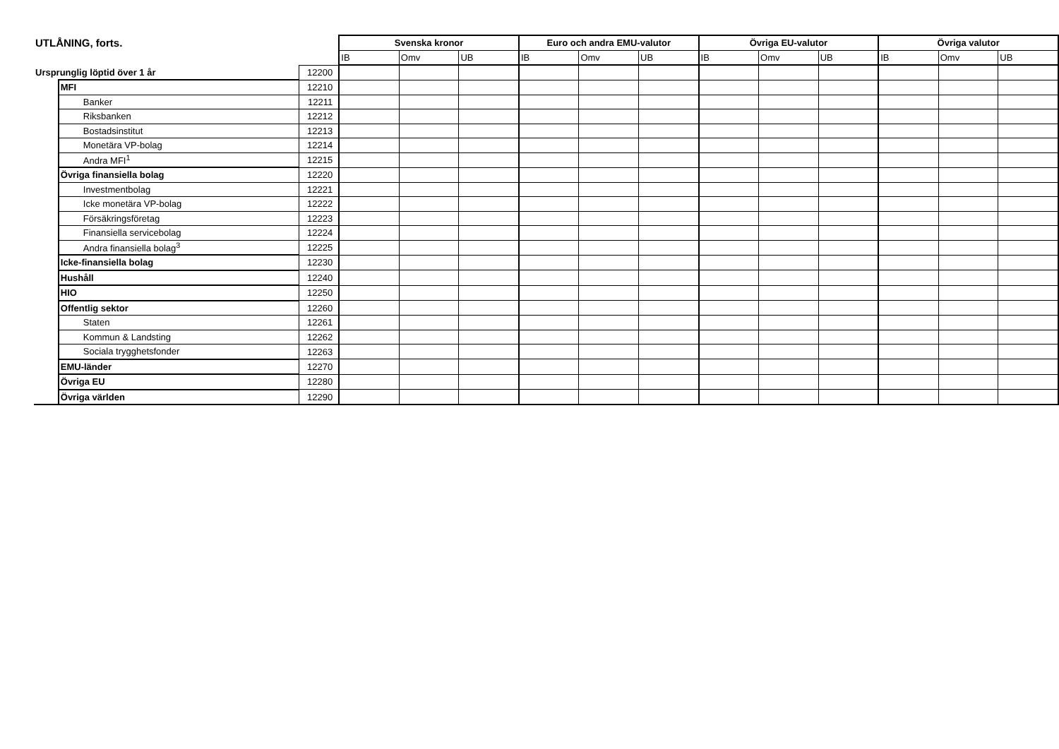| UTLÅNING, forts. | | | Svenska kronor | | | Euro och andra EMU-valutor | | | Övriga EU-valutor | | | Övriga valutor | | |
| | | | IB | Omv | UB | IB | Omv | UB | IB | Omv | UB | IB | Omv | UB |
| Ursprunglig löptid över 1 år | | 12200 | | | | | | | | | | | | |
| | MFI | 12210 | | | | | | | | | | | | |
| | Banker | 12211 | | | | | | | | | | | | |
| | Riksbanken | 12212 | | | | | | | | | | | | |
| | Bostadsinstitut | 12213 | | | | | | | | | | | | |
| | Monetära VP-bolag | 12214 | | | | | | | | | | | | |
| | Andra MFI<sup>1</sup> | 12215 | | | | | | | | | | | | |
| | Övriga finansiella bolag | 12220 | | | | | | | | | | | | |
| | Investmentbolag | 12221 | | | | | | | | | | | | |
| | Icke monetära VP-bolag | 12222 | | | | | | | | | | | | |
| | Försäkringsföretag | 12223 | | | | | | | | | | | | |
| | Finansiella servicebolag | 12224 | | | | | | | | | | | | |
| | Andra finansiella bolag<sup>3</sup> | 12225 | | | | | | | | | | | | |
| | Icke-finansiella bolag | 12230 | | | | | | | | | | | | |
| | Hushåll | 12240 | | | | | | | | | | | | |
| | HIO | 12250 | | | | | | | | | | | | |
| | Offentlig sektor | 12260 | | | | | | | | | | | | |
| | Staten | 12261 | | | | | | | | | | | | |
| | Kommun & Landsting | 12262 | | | | | | | | | | | | |
| | Sociala trygghetsfonder | 12263 | | | | | | | | | | | | |
| | EMU-länder | 12270 | | | | | | | | | | | | |
| | Övriga EU | 12280 | | | | | | | | | | | | |
| | Övriga världen | 12290 | | | | | | | | | | | | |